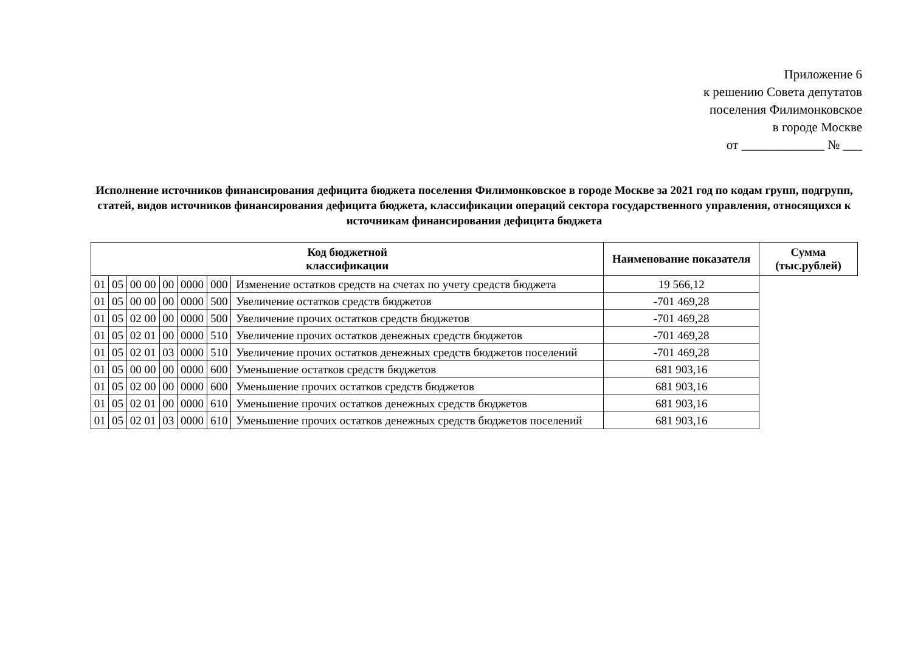Приложение 6
к решению Совета депутатов
поселения Филимонковское
в городе Москве
от _____________ № ___
Исполнение источников финансирования дефицита бюджета поселения Филимонковское в городе Москве за 2021 год по кодам групп, подгрупп, статей, видов источников финансирования дефицита бюджета, классификации операций сектора государственного управления, относящихся к источникам финансирования дефицита бюджета
| Код бюджетной классификации | | | | | | | Наименование показателя | Сумма (тыс.рублей) |
| --- | --- | --- | --- | --- | --- | --- | --- | --- |
| 01 | 05 | 00 00 | 00 | 0000 | 000 | Изменение остатков средств на счетах по учету средств бюджета | 19 566,12 | |
| 01 | 05 | 00 00 | 00 | 0000 | 500 | Увеличение остатков средств бюджетов | -701 469,28 | |
| 01 | 05 | 02 00 | 00 | 0000 | 500 | Увеличение прочих остатков средств бюджетов | -701 469,28 | |
| 01 | 05 | 02 01 | 00 | 0000 | 510 | Увеличение прочих остатков денежных средств бюджетов | -701 469,28 | |
| 01 | 05 | 02 01 | 03 | 0000 | 510 | Увеличение прочих остатков денежных средств бюджетов поселений | -701 469,28 | |
| 01 | 05 | 00 00 | 00 | 0000 | 600 | Уменьшение остатков средств бюджетов | 681 903,16 | |
| 01 | 05 | 02 00 | 00 | 0000 | 600 | Уменьшение прочих остатков средств бюджетов | 681 903,16 | |
| 01 | 05 | 02 01 | 00 | 0000 | 610 | Уменьшение прочих остатков денежных средств бюджетов | 681 903,16 | |
| 01 | 05 | 02 01 | 03 | 0000 | 610 | Уменьшение прочих остатков денежных средств бюджетов поселений | 681 903,16 | |